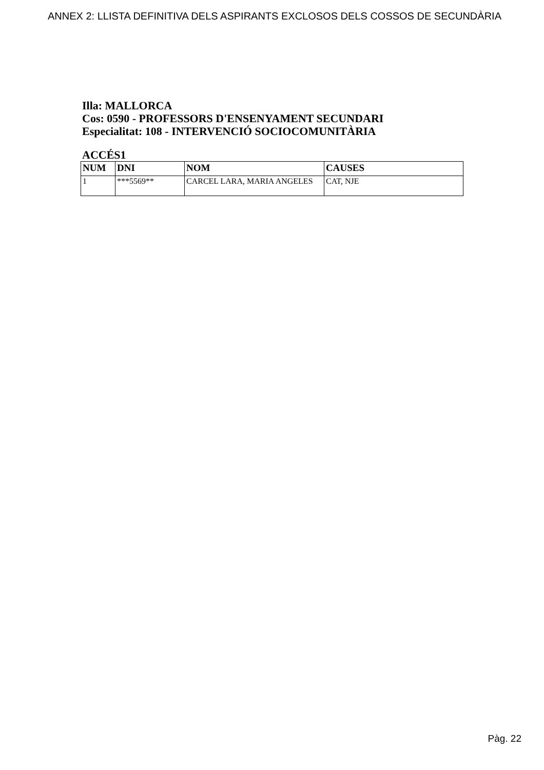ANNEX 2: LLISTA DEFINITIVA DELS ASPIRANTS EXCLOSOS DELS COSSOS DE SECUNDÀRIA
Illa: MALLORCA
Cos: 0590 - PROFESSORS D'ENSENYAMENT SECUNDARI
Especialitat: 108 - INTERVENCIÓ SOCIOCOMUNITÀRIA
ACCÉS1
| NUM | DNI | NOM | CAUSES |
| --- | --- | --- | --- |
| 1 | ***5569** | CARCEL LARA, MARIA ANGELES | CAT, NJE |
Pàg. 22